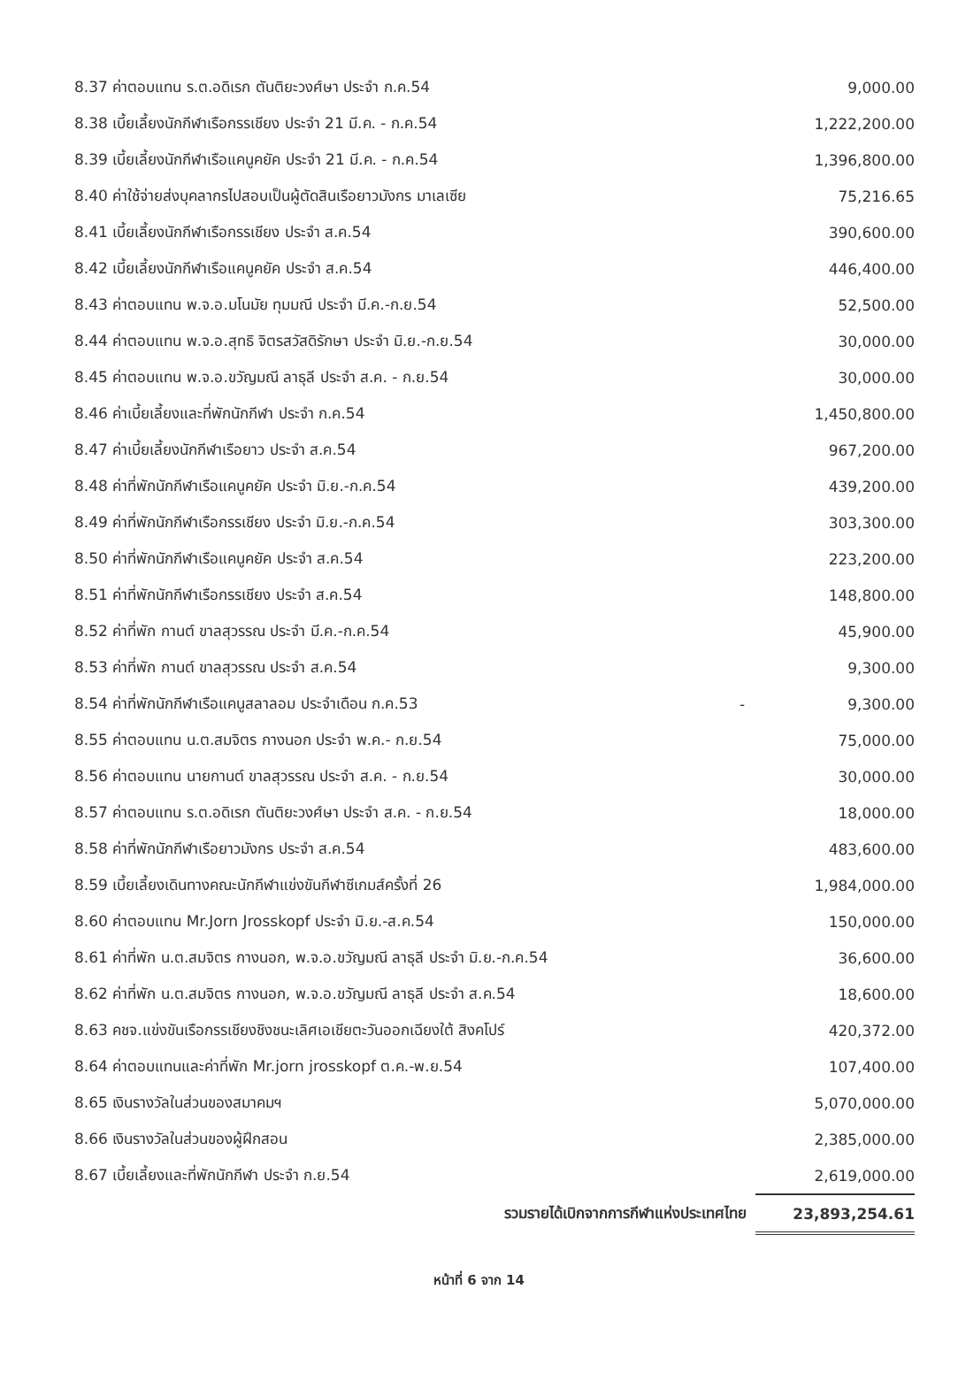| 8.37 ค่าตอบแทน ร.ต.อดิเรก ตันติยะวงศ์ษา ประจำ ก.ค.54 | | 9,000.00 |
| 8.38 เบี้ยเลี้ยงนักกีฬาเรือกรรเชียง ประจำ 21 มี.ค. - ก.ค.54 | | 1,222,200.00 |
| 8.39 เบี้ยเลี้ยงนักกีฬาเรือแคนูคยัค ประจำ 21 มี.ค. - ก.ค.54 | | 1,396,800.00 |
| 8.40 ค่าใช้จ่ายส่งบุคลากรไปสอบเป็นผู้ตัดสินเรือยาวมังกร มาเลเซีย | | 75,216.65 |
| 8.41 เบี้ยเลี้ยงนักกีฬาเรือกรรเชียง ประจำ ส.ค.54 | | 390,600.00 |
| 8.42 เบี้ยเลี้ยงนักกีฬาเรือแคนูคยัค ประจำ ส.ค.54 | | 446,400.00 |
| 8.43 ค่าตอบแทน พ.จ.อ.มโนมัย ทุมมณี ประจำ มี.ค.-ก.ย.54 | | 52,500.00 |
| 8.44 ค่าตอบแทน พ.จ.อ.สุทธิ จิตรสวัสดิรักษา ประจำ มิ.ย.-ก.ย.54 | | 30,000.00 |
| 8.45 ค่าตอบแทน พ.จ.อ.ขวัญมณี ลาธุลี ประจำ ส.ค. - ก.ย.54 | | 30,000.00 |
| 8.46 ค่าเบี้ยเลี้ยงและที่พักนักกีฬา ประจำ ก.ค.54 | | 1,450,800.00 |
| 8.47 ค่าเบี้ยเลี้ยงนักกีฬาเรือยาว ประจำ ส.ค.54 | | 967,200.00 |
| 8.48 ค่าที่พักนักกีฬาเรือแคนูคยัค ประจำ มิ.ย.-ก.ค.54 | | 439,200.00 |
| 8.49 ค่าที่พักนักกีฬาเรือกรรเชียง ประจำ มิ.ย.-ก.ค.54 | | 303,300.00 |
| 8.50 ค่าที่พักนักกีฬาเรือแคนูคยัค ประจำ ส.ค.54 | | 223,200.00 |
| 8.51 ค่าที่พักนักกีฬาเรือกรรเชียง ประจำ ส.ค.54 | | 148,800.00 |
| 8.52 ค่าที่พัก กานต์ ขาลสุวรรณ ประจำ มี.ค.-ก.ค.54 | | 45,900.00 |
| 8.53 ค่าที่พัก กานต์ ขาลสุวรรณ ประจำ ส.ค.54 | | 9,300.00 |
| 8.54 ค่าที่พักนักกีฬาเรือแคนูสลาลอม ประจำเดือน ก.ค.53 | - | 9,300.00 |
| 8.55 ค่าตอบแทน น.ต.สมจิตร กางนอก ประจำ พ.ค.- ก.ย.54 | | 75,000.00 |
| 8.56 ค่าตอบแทน นายกานต์ ขาลสุวรรณ ประจำ ส.ค. - ก.ย.54 | | 30,000.00 |
| 8.57 ค่าตอบแทน ร.ต.อดิเรก ตันติยะวงศ์ษา ประจำ ส.ค. - ก.ย.54 | | 18,000.00 |
| 8.58 ค่าที่พักนักกีฬาเรือยาวมังกร ประจำ ส.ค.54 | | 483,600.00 |
| 8.59 เบี้ยเลี้ยงเดินทางคณะนักกีฬาแข่งขันกีฬาซีเกมส์ครั้งที่ 26 | | 1,984,000.00 |
| 8.60 ค่าตอบแทน Mr.Jorn Jrosskopf ประจำ มิ.ย.-ส.ค.54 | | 150,000.00 |
| 8.61 ค่าที่พัก น.ต.สมจิตร กางนอก, พ.จ.อ.ขวัญมณี ลาธุลี ประจำ มิ.ย.-ก.ค.54 | | 36,600.00 |
| 8.62 ค่าที่พัก น.ต.สมจิตร กางนอก, พ.จ.อ.ขวัญมณี ลาธุลี ประจำ ส.ค.54 | | 18,600.00 |
| 8.63 คชจ.แข่งขันเรือกรรเชียงชิงชนะเลิศเอเชียตะวันออกเฉียงใต้ สิงคโปร์ | | 420,372.00 |
| 8.64 ค่าตอบแทนและค่าที่พัก Mr.jorn jrosskopf ต.ค.-พ.ย.54 | | 107,400.00 |
| 8.65 เงินรางวัลในส่วนของสมาคมฯ | | 5,070,000.00 |
| 8.66 เงินรางวัลในส่วนของผู้ฝึกสอน | | 2,385,000.00 |
| 8.67 เบี้ยเลี้ยงและที่พักนักกีฬา ประจำ ก.ย.54 | | 2,619,000.00 |
| รวมรายได้เบิกจากการกีฬาแห่งประเทศไทย | | 23,893,254.61 |
หน้าที่ 6 จาก 14